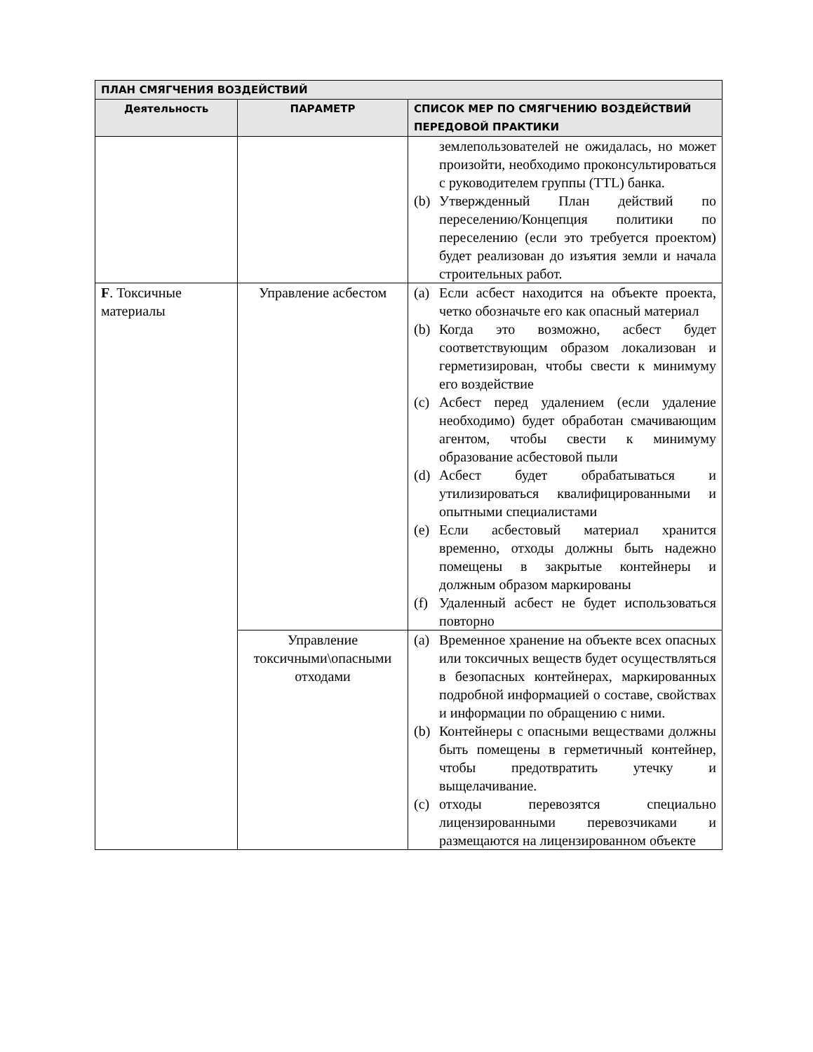| ПЛАН СМЯГЧЕНИЯ ВОЗДЕЙСТВИЙ | | |
| --- | --- | --- |
| Деятельность | ПАРАМЕТР | СПИСОК МЕР ПО СМЯГЧЕНИЮ ВОЗДЕЙСТВИЙ ПЕРЕДОВОЙ ПРАКТИКИ |
| | | землепользователей не ожидалась, но может произойти, необходимо проконсультироваться с руководителем группы (TTL) банка. (b) Утвержденный План действий по переселению/Концепция политики по переселению (если это требуется проектом) будет реализован до изъятия земли и начала строительных работ. |
| F . Токсичные материалы | Управление асбестом | (a) Если асбест находится на объекте проекта, четко обозначьте его как опасный материал (b) Когда это возможно, асбест будет соответствующим образом локализован и герметизирован, чтобы свести к минимуму его воздействие (c) Асбест перед удалением (если удаление необходимо) будет обработан смачивающим агентом, чтобы свести к минимуму образование асбестовой пыли (d) Асбест будет обрабатываться и утилизироваться квалифицированными и опытными специалистами (e) Если асбестовый материал хранится временно, отходы должны быть надежно помещены в закрытые контейнеры и должным образом маркированы (f) Удаленный асбест не будет использоваться повторно |
| | Управление токсичными\опасными отходами | (a) Временное хранение на объекте всех опасных или токсичных веществ будет осуществляться в безопасных контейнерах, маркированных подробной информацией о составе, свойствах и информации по обращению с ними. (b) Контейнеры с опасными веществами должны быть помещены в герметичный контейнер, чтобы предотвратить утечку и выщелачивание. (c) отходы перевозятся специально лицензированными перевозчиками и размещаются на лицензированном объекте |